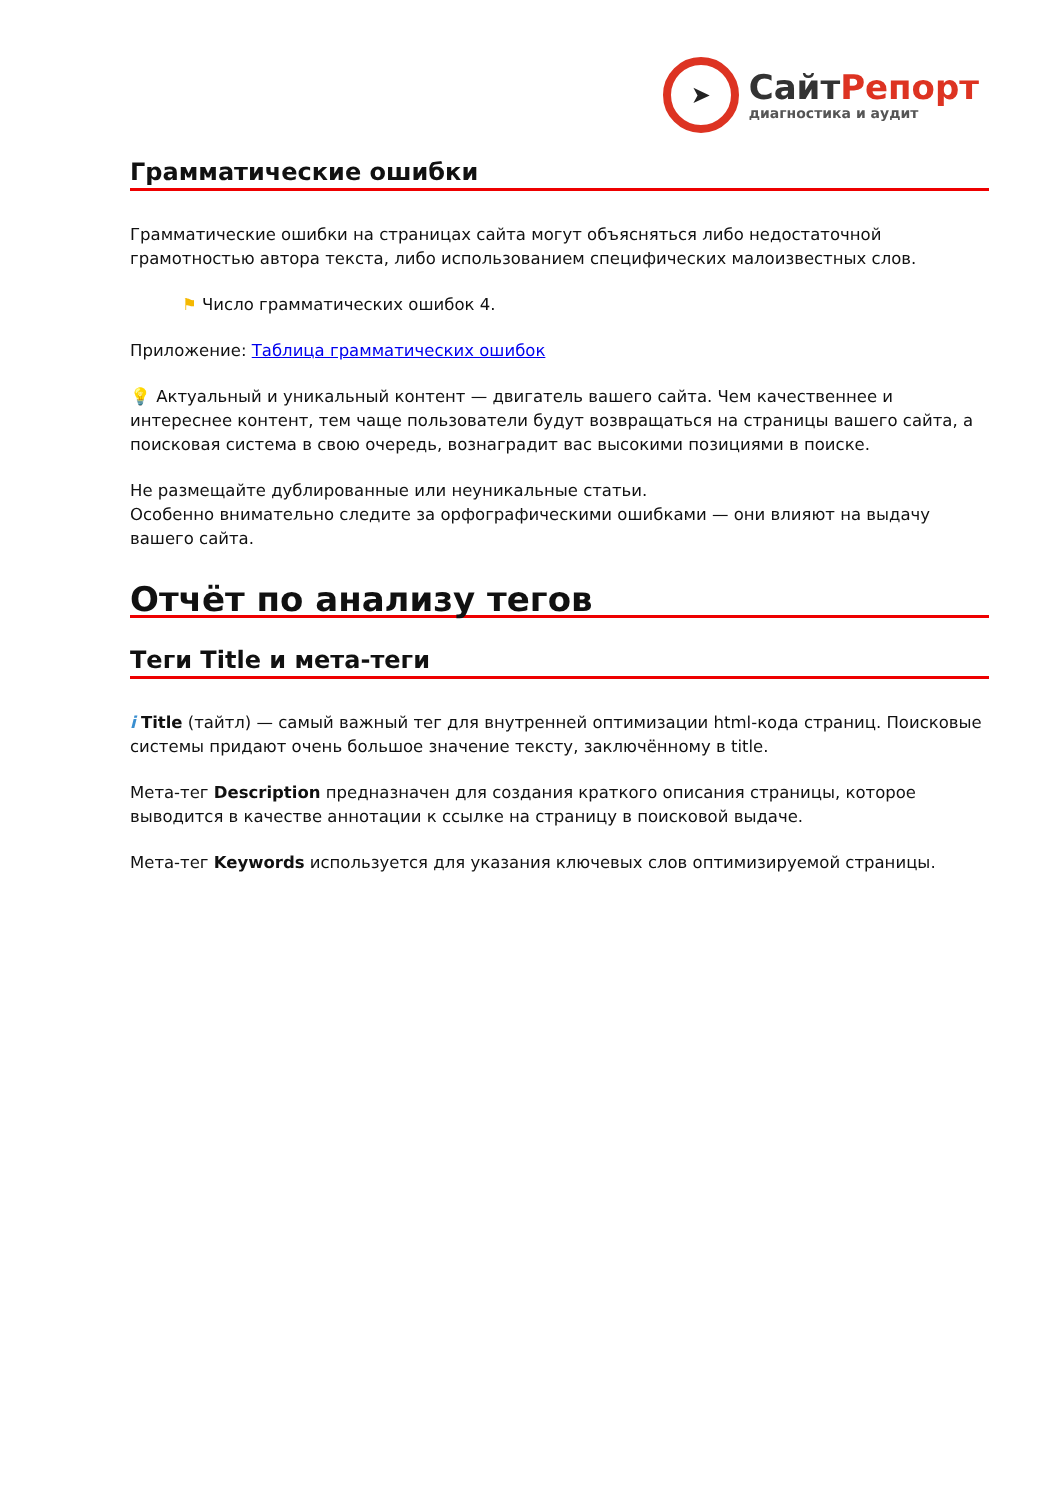➤
СайтРепорт
диагностика и аудит
Грамматические ошибки
Грамматические ошибки на страницах сайта могут объясняться либо недостаточной грамотностью автора текста, либо использованием специфических малоизвестных слов.
⚑ Число грамматических ошибок 4.
Приложение: Таблица грамматических ошибок
💡 Актуальный и уникальный контент — двигатель вашего сайта. Чем качественнее и интереснее контент, тем чаще пользователи будут возвращаться на страницы вашего сайта, а поисковая система в свою очередь, вознаградит вас высокими позициями в поиске.
Не размещайте дублированные или неуникальные статьи.
Особенно внимательно следите за орфографическими ошибками — они влияют на выдачу вашего сайта.
Отчёт по анализу тегов
Теги Title и мета-теги
i Title (тайтл) — самый важный тег для внутренней оптимизации html-кода страниц. Поисковые системы придают очень большое значение тексту, заключённому в title.
Мета-тег Description предназначен для создания краткого описания страницы, которое выводится в качестве аннотации к ссылке на страницу в поисковой выдаче.
Мета-тег Keywords используется для указания ключевых слов оптимизируемой страницы.